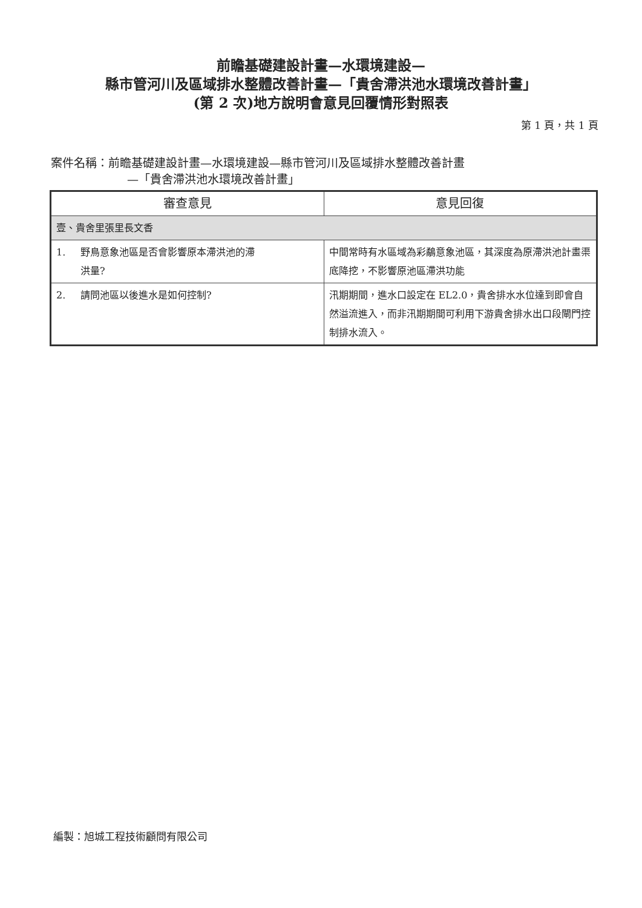前瞻基礎建設計畫—水環境建設—
縣市管河川及區域排水整體改善計畫—「貴舍滯洪池水環境改善計畫」
(第 2 次)地方說明會意見回覆情形對照表
第 1 頁，共 1 頁
案件名稱：前瞻基礎建設計畫—水環境建設—縣市管河川及區域排水整體改善計畫
—「貴舍滯洪池水環境改善計畫」
| 審查意見 | 意見回復 |
| --- | --- |
| 壹、貴舍里張里長文香 | |
| 1. 野鳥意象池區是否會影響原本滯洪池的滯 洪量? | 中間常時有水區域為彩鷸意象池區，其深度為原滯洪池計畫渠底降挖，不影響原池區滯洪功能 |
| 2. 請問池區以後進水是如何控制? | 汛期期間，進水口設定在 EL2.0，貴舍排水水位達到即會自然溢流進入，而非汛期期間可利用下游貴舍排水出口段閘門控制排水流入。 |
編製：旭城工程技術顧問有限公司